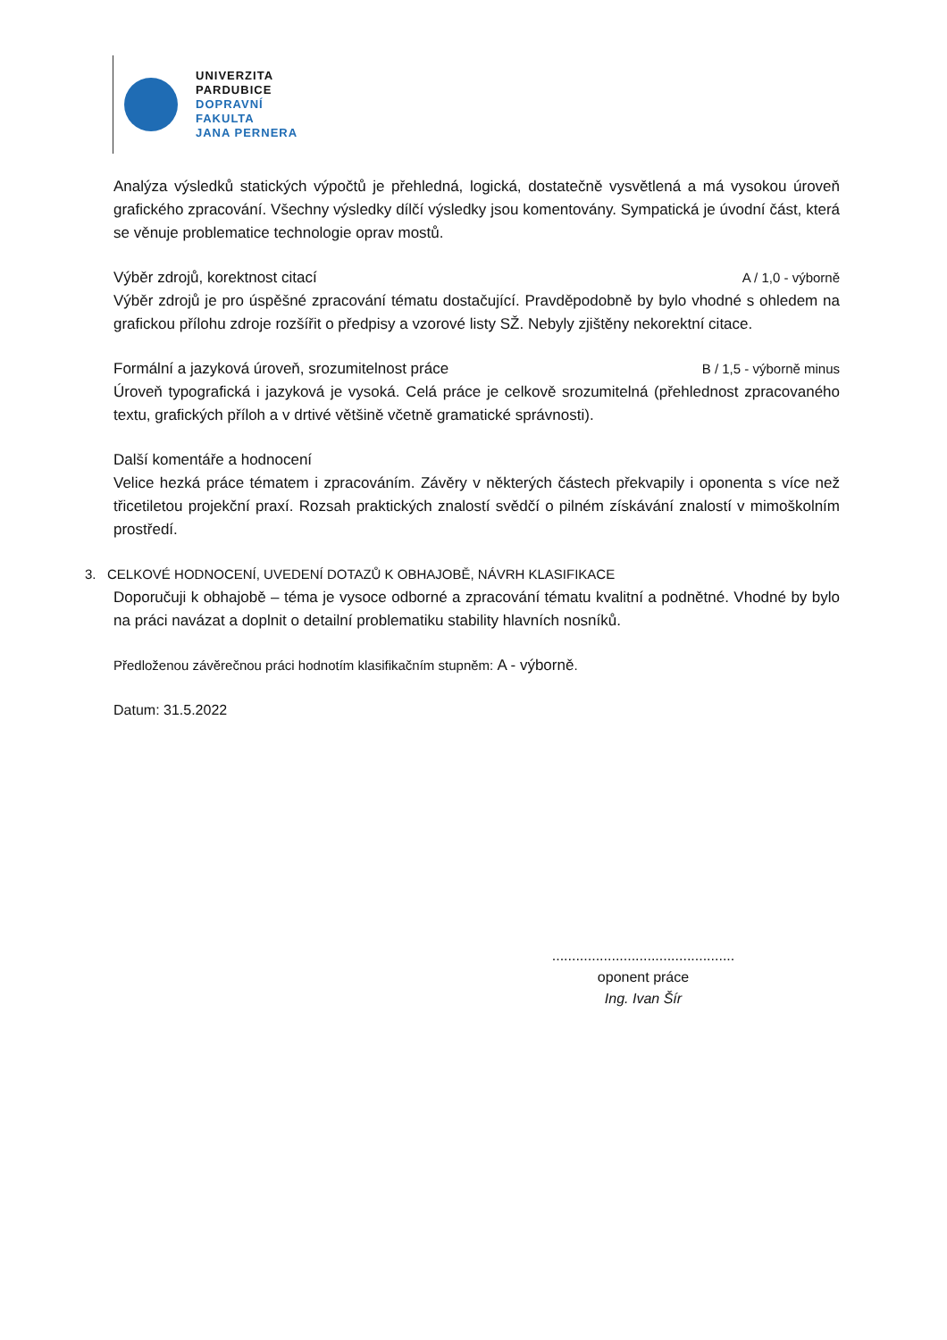UNIVERZITA
PARDUBICE
DOPRAVNÍ
FAKULTA
JANA PERNERA
Analýza výsledků statických výpočtů je přehledná, logická, dostatečně vysvětlená a má vysokou úroveň grafického zpracování. Všechny výsledky dílčí výsledky jsou komentovány. Sympatická je úvodní část, která se věnuje problematice technologie oprav mostů.
Výběr zdrojů, korektnost citací A / 1,0 - výborně
Výběr zdrojů je pro úspěšné zpracování tématu dostačující. Pravděpodobně by bylo vhodné s ohledem na grafickou přílohu zdroje rozšířit o předpisy a vzorové listy SŽ. Nebyly zjištěny nekorektní citace.
Formální a jazyková úroveň, srozumitelnost práce B / 1,5 - výborně minus
Úroveň typografická i jazyková je vysoká. Celá práce je celkově srozumitelná (přehlednost zpracovaného textu, grafických příloh a v drtivé většině včetně gramatické správnosti).
Další komentáře a hodnocení
Velice hezká práce tématem i zpracováním. Závěry v některých částech překvapily i oponenta s více než třicetiletou projekční praxí. Rozsah praktických znalostí svědčí o pilném získávání znalostí v mimoškolním prostředí.
3. CELKOVÉ HODNOCENÍ, UVEDENÍ DOTAZŮ K OBHAJOBĚ, NÁVRH KLASIFIKACE
Doporučuji k obhajobě – téma je vysoce odborné a zpracování tématu kvalitní a podnětné. Vhodné by bylo na práci navázat a doplnit o detailní problematiku stability hlavních nosníků.
Předloženou závěrečnou práci hodnotím klasifikačním stupněm: A - výborně.
Datum: 31.5.2022
..............................................
oponent práce
Ing. Ivan Šír